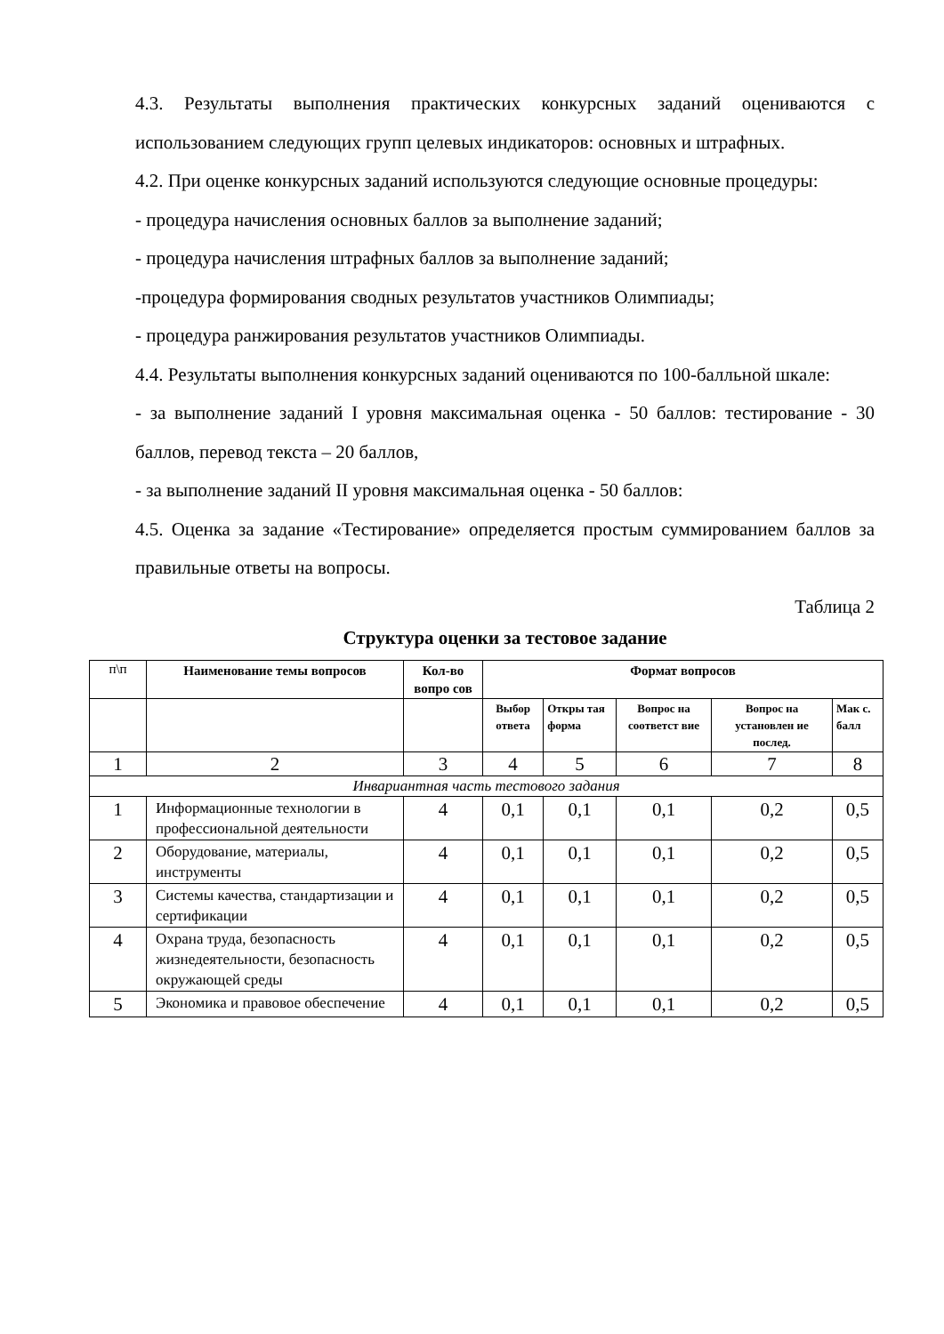4.3. Результаты выполнения практических конкурсных заданий оцениваются с использованием следующих групп целевых индикаторов: основных и штрафных.
4.2. При оценке конкурсных заданий используются следующие основные процедуры:
- процедура начисления основных баллов за выполнение заданий;
- процедура начисления штрафных баллов за выполнение заданий;
-процедура формирования сводных результатов участников Олимпиады;
- процедура ранжирования результатов участников Олимпиады.
4.4. Результаты выполнения конкурсных заданий оцениваются по 100-балльной шкале:
- за выполнение заданий I уровня максимальная оценка - 50 баллов: тестирование - 30 баллов, перевод текста – 20 баллов,
- за выполнение заданий II уровня максимальная оценка - 50 баллов:
4.5. Оценка за задание «Тестирование» определяется простым суммированием баллов за правильные ответы на вопросы.
Таблица 2
Структура оценки за тестовое задание
| п\п | Наименование темы вопросов | Кол-во вопро сов | Формат вопросов | | | | |
| | | | Выбор ответа | Откры тая форма | Вопрос на соответст вие | Вопрос на установлен ие послед. | Мак с. балл |
| 1 | 2 | 3 | 4 | 5 | 6 | 7 | 8 |
| Инвариантная часть тестового задания | | | | | | | |
| 1 | Информационные технологии в профессиональной деятельности | 4 | 0,1 | 0,1 | 0,1 | 0,2 | 0,5 |
| 2 | Оборудование, материалы, инструменты | 4 | 0,1 | 0,1 | 0,1 | 0,2 | 0,5 |
| 3 | Системы качества, стандартизации и сертификации | 4 | 0,1 | 0,1 | 0,1 | 0,2 | 0,5 |
| 4 | Охрана труда, безопасность жизнедеятельности, безопасность окружающей среды | 4 | 0,1 | 0,1 | 0,1 | 0,2 | 0,5 |
| 5 | Экономика и правовое обеспечение | 4 | 0,1 | 0,1 | 0,1 | 0,2 | 0,5 |